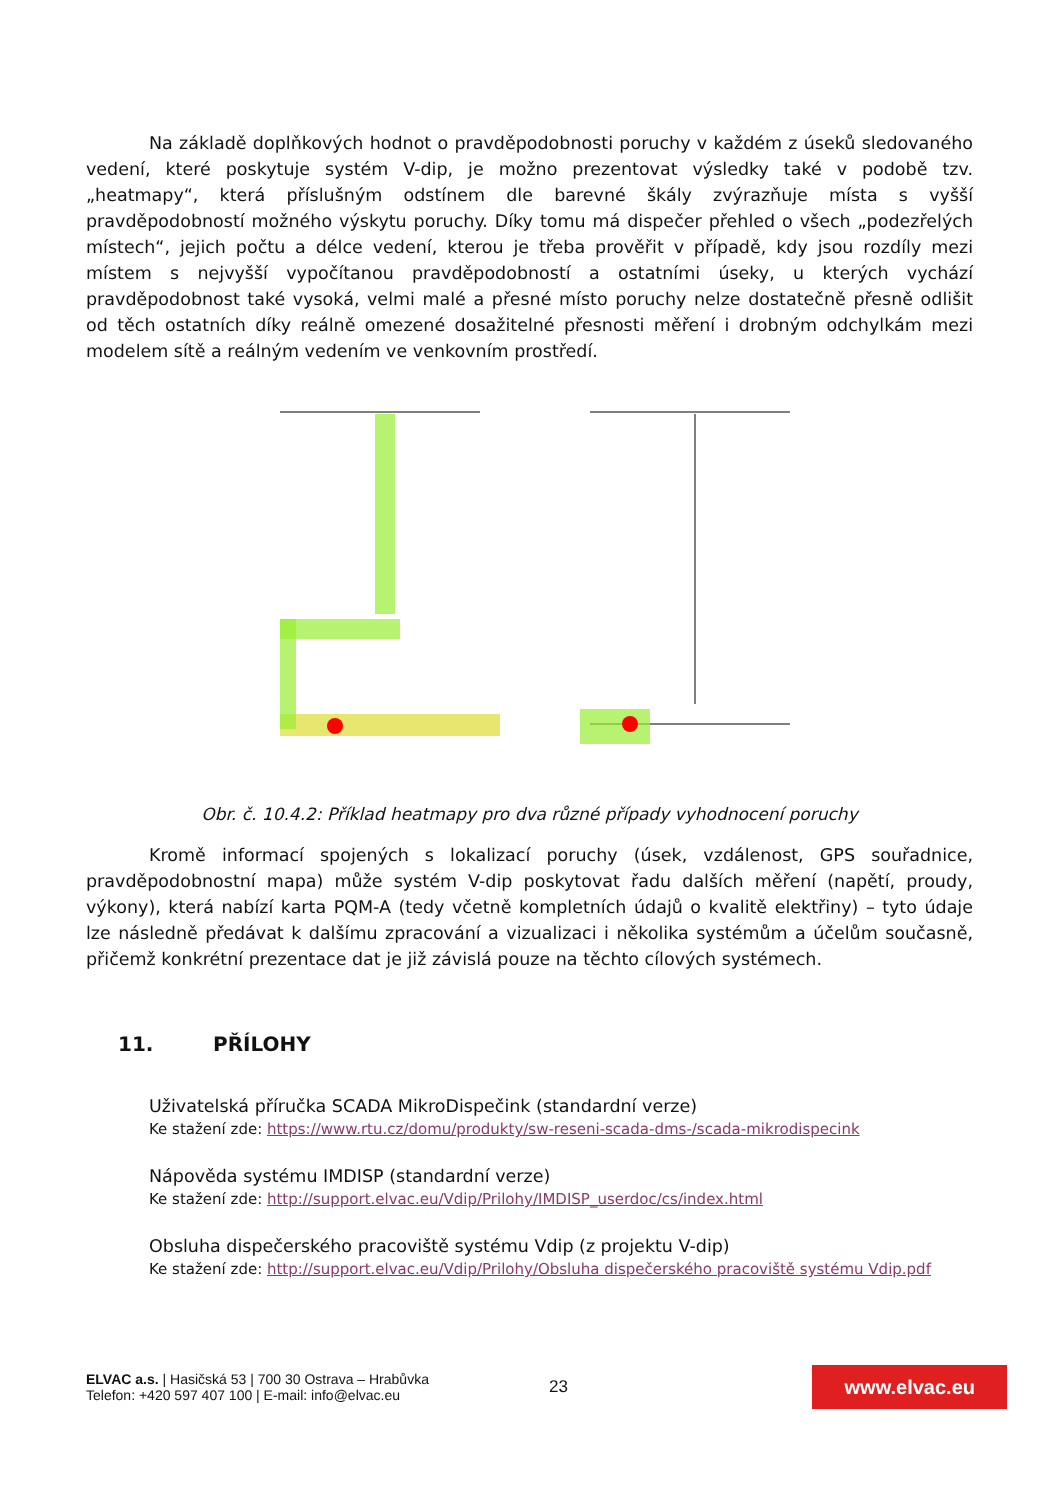Na základě doplňkových hodnot o pravděpodobnosti poruchy v každém z úseků sledovaného vedení, které poskytuje systém V-dip, je možno prezentovat výsledky také v podobě tzv. „heatmapy“, která příslušným odstínem dle barevné škály zvýrazňuje místa s vyšší pravděpodobností možného výskytu poruchy. Díky tomu má dispečer přehled o všech „podezřelých místech“, jejich počtu a délce vedení, kterou je třeba prověřit v případě, kdy jsou rozdíly mezi místem s nejvyšší vypočítanou pravděpodobností a ostatními úseky, u kterých vychází pravděpodobnost také vysoká, velmi malé a přesné místo poruchy nelze dostatečně přesně odlišit od těch ostatních díky reálně omezené dosažitelné přesnosti měření i drobným odchylkám mezi modelem sítě a reálným vedením ve venkovním prostředí.
Obr. č. 10.4.2: Příklad heatmapy pro dva různé případy vyhodnocení poruchy
Kromě informací spojených s lokalizací poruchy (úsek, vzdálenost, GPS souřadnice, pravděpodobnostní mapa) může systém V-dip poskytovat řadu dalších měření (napětí, proudy, výkony), která nabízí karta PQM-A (tedy včetně kompletních údajů o kvalitě elektřiny) – tyto údaje lze následně předávat k dalšímu zpracování a vizualizaci i několika systémům a účelům současně, přičemž konkrétní prezentace dat je již závislá pouze na těchto cílových systémech.
11. PŘÍLOHY
Uživatelská příručka SCADA MikroDispečink (standardní verze)
Ke stažení zde: https://www.rtu.cz/domu/produkty/sw-reseni-scada-dms-/scada-mikrodispecink
Nápověda systému IMDISP (standardní verze)
Ke stažení zde: http://support.elvac.eu/Vdip/Prilohy/IMDISP_userdoc/cs/index.html
Obsluha dispečerského pracoviště systému Vdip (z projektu V-dip)
Ke stažení zde: http://support.elvac.eu/Vdip/Prilohy/Obsluha dispečerského pracoviště systému Vdip.pdf
ELVAC a.s. | Hasičská 53 | 700 30 Ostrava – Hrabůvka
Telefon: +420 597 407 100 | E-mail: info@elvac.eu
23
www.elvac.eu